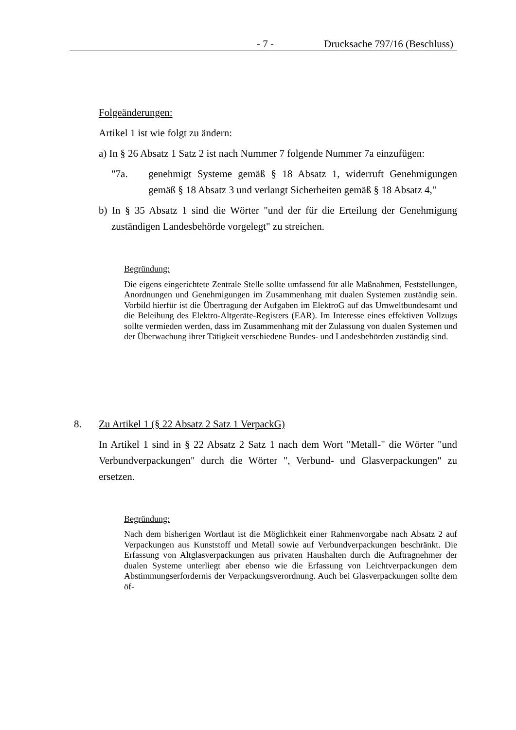- 7 - Drucksache 797/16 (Beschluss)
Folgeänderungen:
Artikel 1 ist wie folgt zu ändern:
a) In § 26 Absatz 1 Satz 2 ist nach Nummer 7 folgende Nummer 7a einzufügen:
"7a. genehmigt Systeme gemäß § 18 Absatz 1, widerruft Genehmigungen gemäß § 18 Absatz 3 und verlangt Sicherheiten gemäß § 18 Absatz 4,"
b) In § 35 Absatz 1 sind die Wörter "und der für die Erteilung der Genehmigung zuständigen Landesbehörde vorgelegt" zu streichen.
Begründung:
Die eigens eingerichtete Zentrale Stelle sollte umfassend für alle Maßnahmen, Feststellungen, Anordnungen und Genehmigungen im Zusammenhang mit dualen Systemen zuständig sein. Vorbild hierfür ist die Übertragung der Aufgaben im ElektroG auf das Umweltbundesamt und die Beleihung des Elektro-Altgeräte-Registers (EAR). Im Interesse eines effektiven Vollzugs sollte vermieden werden, dass im Zusammenhang mit der Zulassung von dualen Systemen und der Überwachung ihrer Tätigkeit verschiedene Bundes- und Landesbehörden zuständig sind.
8. Zu Artikel 1 (§ 22 Absatz 2 Satz 1 VerpackG)
In Artikel 1 sind in § 22 Absatz 2 Satz 1 nach dem Wort "Metall-" die Wörter "und Verbundverpackungen" durch die Wörter ", Verbund- und Glasverpackungen" zu ersetzen.
Begründung:
Nach dem bisherigen Wortlaut ist die Möglichkeit einer Rahmenvorgabe nach Absatz 2 auf Verpackungen aus Kunststoff und Metall sowie auf Verbundverpackungen beschränkt. Die Erfassung von Altglasverpackungen aus privaten Haushalten durch die Auftragnehmer der dualen Systeme unterliegt aber ebenso wie die Erfassung von Leichtverpackungen dem Abstimmungserfordernis der Verpackungsverordnung. Auch bei Glasverpackungen sollte dem öf-